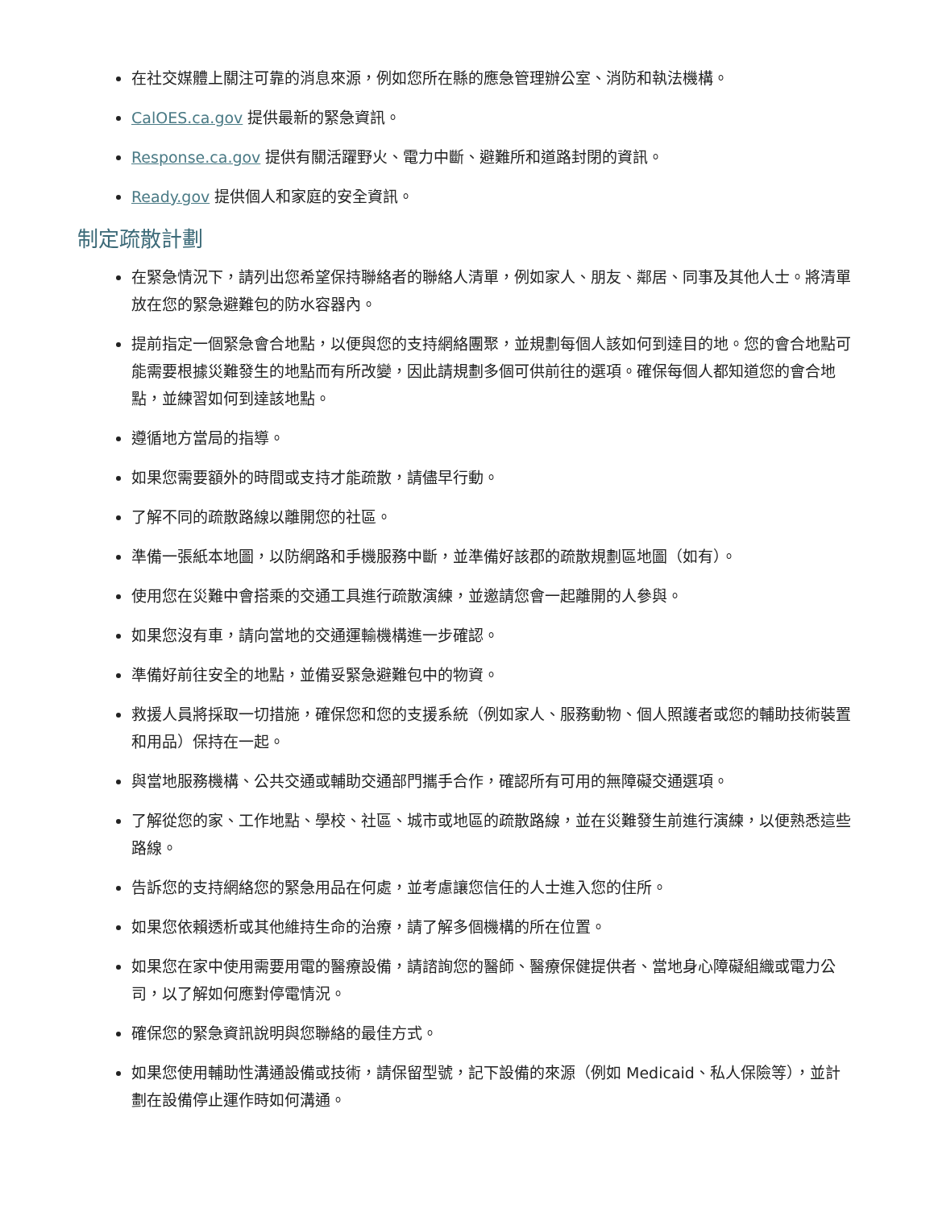在社交媒體上關注可靠的消息來源，例如您所在縣的應急管理辦公室、消防和執法機構。
CalOES.ca.gov 提供最新的緊急資訊。
Response.ca.gov 提供有關活躍野火、電力中斷、避難所和道路封閉的資訊。
Ready.gov 提供個人和家庭的安全資訊。
制定疏散計劃
在緊急情況下，請列出您希望保持聯絡者的聯絡人清單，例如家人、朋友、鄰居、同事及其他人士。將清單放在您的緊急避難包的防水容器內。
提前指定一個緊急會合地點，以便與您的支持網絡團聚，並規劃每個人該如何到達目的地。您的會合地點可能需要根據災難發生的地點而有所改變，因此請規劃多個可供前往的選項。確保每個人都知道您的會合地點，並練習如何到達該地點。
遵循地方當局的指導。
如果您需要額外的時間或支持才能疏散，請儘早行動。
了解不同的疏散路線以離開您的社區。
準備一張紙本地圖，以防網路和手機服務中斷，並準備好該郡的疏散規劃區地圖（如有）。
使用您在災難中會搭乘的交通工具進行疏散演練，並邀請您會一起離開的人參與。
如果您沒有車，請向當地的交通運輸機構進一步確認。
準備好前往安全的地點，並備妥緊急避難包中的物資。
救援人員將採取一切措施，確保您和您的支援系統（例如家人、服務動物、個人照護者或您的輔助技術裝置和用品）保持在一起。
與當地服務機構、公共交通或輔助交通部門攜手合作，確認所有可用的無障礙交通選項。
了解從您的家、工作地點、學校、社區、城市或地區的疏散路線，並在災難發生前進行演練，以便熟悉這些路線。
告訴您的支持網絡您的緊急用品在何處，並考慮讓您信任的人士進入您的住所。
如果您依賴透析或其他維持生命的治療，請了解多個機構的所在位置。
如果您在家中使用需要用電的醫療設備，請諮詢您的醫師、醫療保健提供者、當地身心障礙組織或電力公司，以了解如何應對停電情況。
確保您的緊急資訊說明與您聯絡的最佳方式。
如果您使用輔助性溝通設備或技術，請保留型號，記下設備的來源（例如 Medicaid、私人保險等），並計劃在設備停止運作時如何溝通。